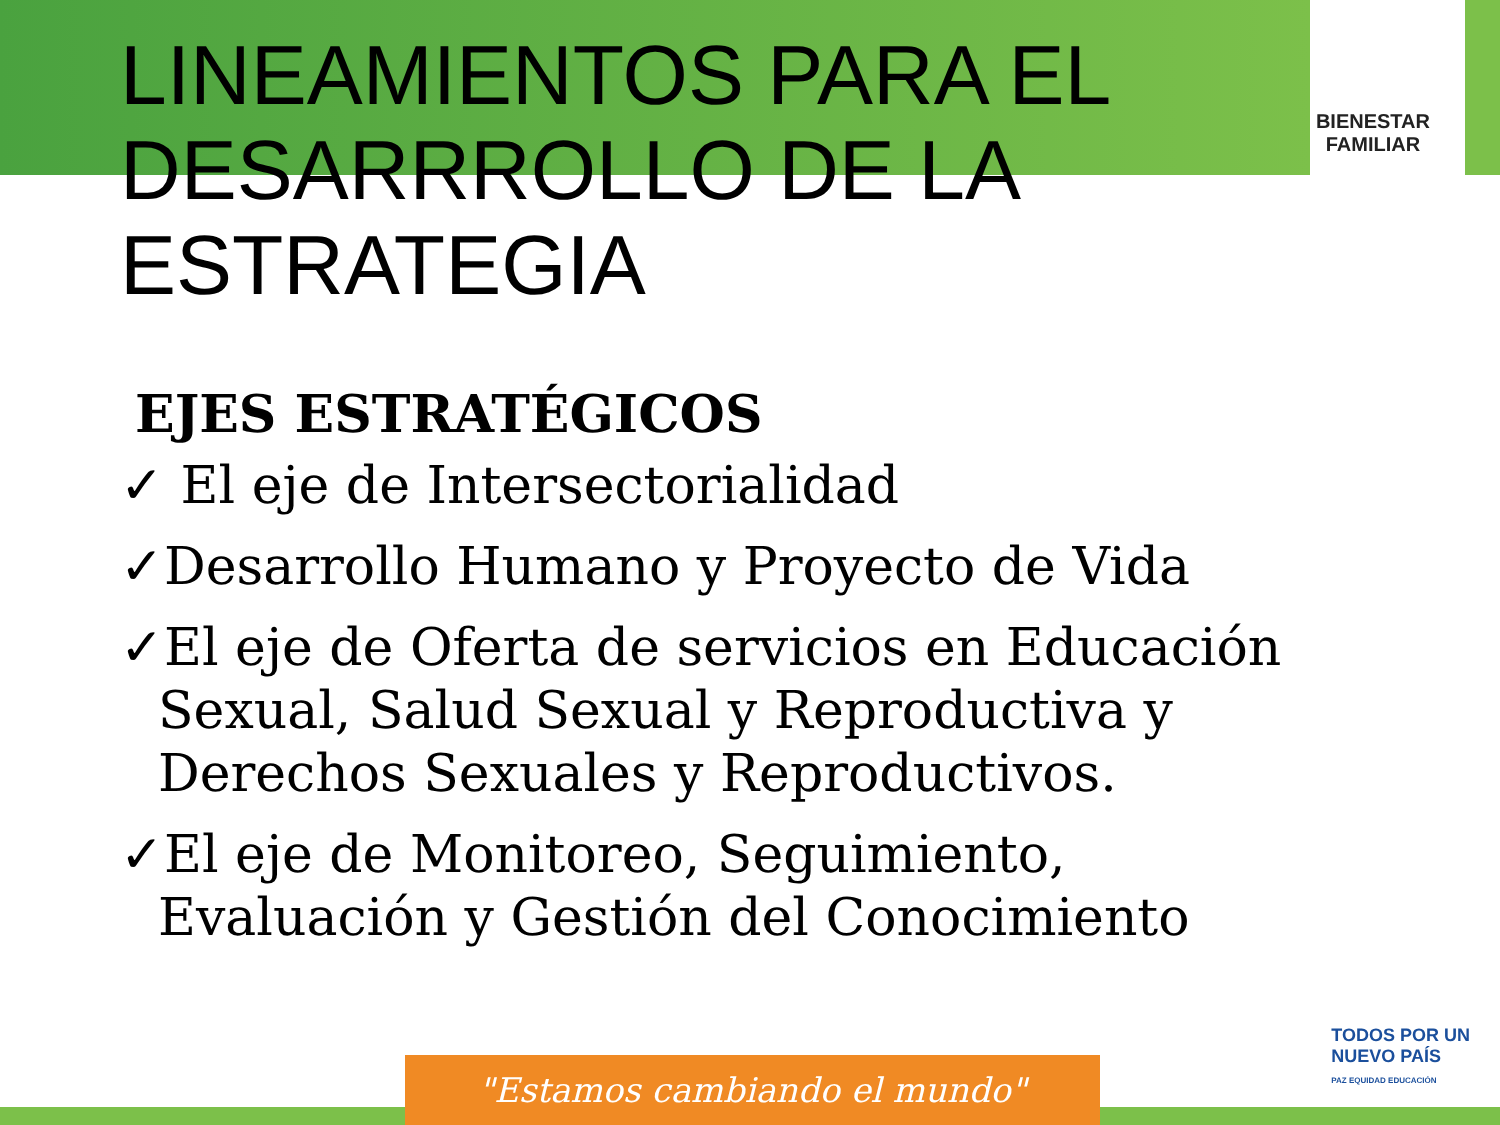BIENESTAR
FAMILIAR
LINEAMIENTOS PARA EL
DESARRROLLO DE LA ESTRATEGIA
EJES ESTRATÉGICOS
✓ El eje de Intersectorialidad
✓Desarrollo Humano y Proyecto de Vida
✓El eje de Oferta de servicios en Educación Sexual, Salud Sexual y Reproductiva y Derechos Sexuales y Reproductivos.
✓El eje de Monitoreo, Seguimiento, Evaluación y Gestión del Conocimiento
"Estamos cambiando el mundo"
TODOS POR UN
NUEVO PAÍS
PAZ EQUIDAD EDUCACIÓN